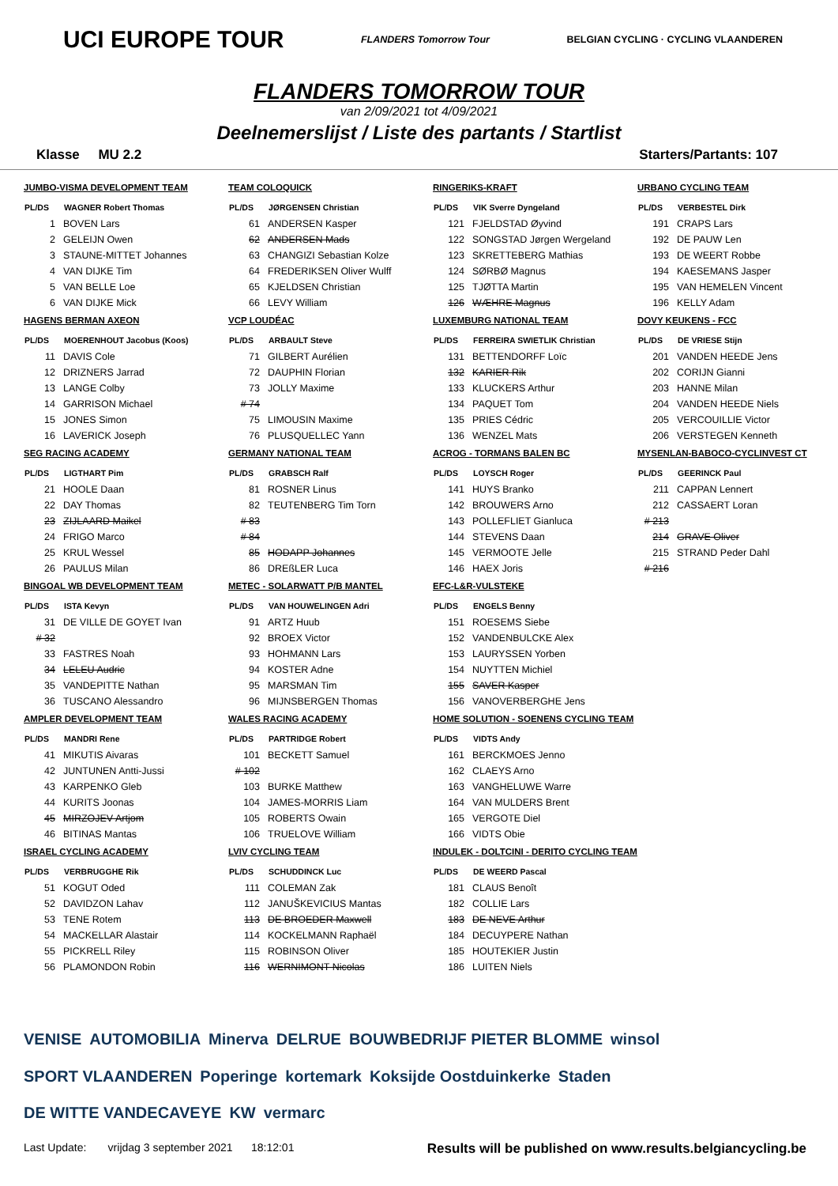UCI EUROPE TOUR FLANDERS Tomorrow Tour BELGIAN CYCLING · CYCLING VLAANDEREN
FLANDERS TOMORROW TOUR
van 2/09/2021 tot 4/09/2021
Deelnemerslijst / Liste des partants / Startlist
Klasse MU 2.2 Starters/Partants: 107
JUMBO-VISMA DEVELOPMENT TEAM
| PL/DS | WAGNER Robert Thomas |
| --- | --- |
| 1 | BOVEN Lars |
| 2 | GELEIJN Owen |
| 3 | STAUNE-MITTET Johannes |
| 4 | VAN DIJKE Tim |
| 5 | VAN BELLE Loe |
| 6 | VAN DIJKE Mick |
HAGENS BERMAN AXEON
| PL/DS | MOERENHOUT Jacobus (Koos) |
| --- | --- |
| 11 | DAVIS Cole |
| 12 | DRIZNERS Jarrad |
| 13 | LANGE Colby |
| 14 | GARRISON Michael |
| 15 | JONES Simon |
| 16 | LAVERICK Joseph |
SEG RACING ACADEMY
| PL/DS | LIGTHART Pim |
| --- | --- |
| 21 | HOOLE Daan |
| 22 | DAY Thomas |
| 23 | ZIJLAARD Maikel |
| 24 | FRIGO Marco |
| 25 | KRUL Wessel |
| 26 | PAULUS Milan |
BINGOAL WB DEVELOPMENT TEAM
| PL/DS | ISTA Kevyn |
| --- | --- |
| 31 | DE VILLE DE GOYET Ivan |
| # 32 | |
| 33 | FASTRES Noah |
| 34 | LELEU Audric |
| 35 | VANDEPITTE Nathan |
| 36 | TUSCANO Alessandro |
AMPLER DEVELOPMENT TEAM
| PL/DS | MANDRI Rene |
| --- | --- |
| 41 | MIKUTIS Aivaras |
| 42 | JUNTUNEN Antti-Jussi |
| 43 | KARPENKO Gleb |
| 44 | KURITS Joonas |
| 45 | MIRZOJEV Artjom |
| 46 | BITINAS Mantas |
ISRAEL CYCLING ACADEMY
| PL/DS | VERBRUGGHE Rik |
| --- | --- |
| 51 | KOGUT Oded |
| 52 | DAVIDZON Lahav |
| 53 | TENE Rotem |
| 54 | MACKELLAR Alastair |
| 55 | PICKRELL Riley |
| 56 | PLAMONDON Robin |
TEAM COLOQUICK
| PL/DS | JØRGENSEN Christian |
| --- | --- |
| 61 | ANDERSEN Kasper |
| 62 | ANDERSEN Mads |
| 63 | CHANGIZI Sebastian Kolze |
| 64 | FREDERIKSEN Oliver Wulff |
| 65 | KJELDSEN Christian |
| 66 | LEVY William |
VCP LOUDÉAC
| PL/DS | ARBAULT Steve |
| --- | --- |
| 71 | GILBERT Aurélien |
| 72 | DAUPHIN Florian |
| 73 | JOLLY Maxime |
| # 74 | |
| 75 | LIMOUSIN Maxime |
| 76 | PLUSQUELLEC Yann |
GERMANY NATIONAL TEAM
| PL/DS | GRABSCH Ralf |
| --- | --- |
| 81 | ROSNER Linus |
| 82 | TEUTENBERG Tim Torn |
| # 83 | |
| # 84 | |
| 85 | HODAPP Johannes |
| 86 | DREßLER Luca |
METEC - SOLARWATT P/B MANTEL
| PL/DS | VAN HOUWELINGEN Adri |
| --- | --- |
| 91 | ARTZ Huub |
| 92 | BROEX Victor |
| 93 | HOHMANN Lars |
| 94 | KOSTER Adne |
| 95 | MARSMAN Tim |
| 96 | MIJNSBERGEN Thomas |
WALES RACING ACADEMY
| PL/DS | PARTRIDGE Robert |
| --- | --- |
| 101 | BECKETT Samuel |
| # 102 | |
| 103 | BURKE Matthew |
| 104 | JAMES-MORRIS Liam |
| 105 | ROBERTS Owain |
| 106 | TRUELOVE William |
LVIV CYCLING TEAM
| PL/DS | SCHUDDINCK Luc |
| --- | --- |
| 111 | COLEMAN Zak |
| 112 | JANUŠKEVICIUS Mantas |
| 113 | DE BROEDER Maxwell |
| 114 | KOCKELMANN Raphaël |
| 115 | ROBINSON Oliver |
| 116 | WERNIMONT Nicolas |
RINGERIKS-KRAFT
| PL/DS | VIK Sverre Dyngeland |
| --- | --- |
| 121 | FJELDSTAD Øyvind |
| 122 | SONGSTAD Jørgen Wergeland |
| 123 | SKRETTEBERG Mathias |
| 124 | SØRBØ Magnus |
| 125 | TJØTTA Martin |
| 126 | WÆHRE Magnus |
LUXEMBURG NATIONAL TEAM
| PL/DS | FERREIRA SWIETLIK Christian |
| --- | --- |
| 131 | BETTENDORFF Loïc |
| 132 | KARIER Rik |
| 133 | KLUCKERS Arthur |
| 134 | PAQUET Tom |
| 135 | PRIES Cédric |
| 136 | WENZEL Mats |
ACROG - TORMANS BALEN BC
| PL/DS | LOYSCH Roger |
| --- | --- |
| 141 | HUYS Branko |
| 142 | BROUWERS Arno |
| 143 | POLLEFLIET Gianluca |
| 144 | STEVENS Daan |
| 145 | VERMOOTE Jelle |
| 146 | HAEX Joris |
EFC-L&R-VULSTEKE
| PL/DS | ENGELS Benny |
| --- | --- |
| 151 | ROESEMS Siebe |
| 152 | VANDENBULCKE Alex |
| 153 | LAURYSSEN Yorben |
| 154 | NUYTTEN Michiel |
| 155 | SAVER Kasper |
| 156 | VANOVERBERGHE Jens |
HOME SOLUTION - SOENENS CYCLING TEAM
| PL/DS | VIDTS Andy |
| --- | --- |
| 161 | BERCKMOES Jenno |
| 162 | CLAEYS Arno |
| 163 | VANGHELUWE Warre |
| 164 | VAN MULDERS Brent |
| 165 | VERGOTE Diel |
| 166 | VIDTS Obie |
INDULEK - DOLTCINI - DERITO CYCLING TEAM
| PL/DS | DE WEERD Pascal |
| --- | --- |
| 181 | CLAUS Benoît |
| 182 | COLLIE Lars |
| 183 | DE NEVE Arthur |
| 184 | DECUYPERE Nathan |
| 185 | HOUTEKIER Justin |
| 186 | LUITEN Niels |
URBANO CYCLING TEAM
| PL/DS | VERBESTEL Dirk |
| --- | --- |
| 191 | CRAPS Lars |
| 192 | DE PAUW Len |
| 193 | DE WEERT Robbe |
| 194 | KAESEMANS Jasper |
| 195 | VAN HEMELEN Vincent |
| 196 | KELLY Adam |
DOVY KEUKENS - FCC
| PL/DS | DE VRIESE Stijn |
| --- | --- |
| 201 | VANDEN HEEDE Jens |
| 202 | CORIJN Gianni |
| 203 | HANNE Milan |
| 204 | VANDEN HEEDE Niels |
| 205 | VERCOUILLIE Victor |
| 206 | VERSTEGEN Kenneth |
MYSENLAN-BABOCO-CYCLINVEST CT
| PL/DS | GEERINCK Paul |
| --- | --- |
| 211 | CAPPAN Lennert |
| 212 | CASSAERT Loran |
| # 213 | |
| 214 | GRAVE Oliver |
| 215 | STRAND Peder Dahl |
| # 216 | |
VENISE AUTOMOBILIA Minerva DELRUE BOUWBEDRIJF PIETER BLOMME winsol SPORT VLAANDEREN Poperinge kortemark Koksijde Oostduinkerke Staden DE WITTE VANDECAVEYE KW vermarc
Last Update: vrijdag 3 september 2021 18:12:01 Results will be published on www.results.belgiancycling.be